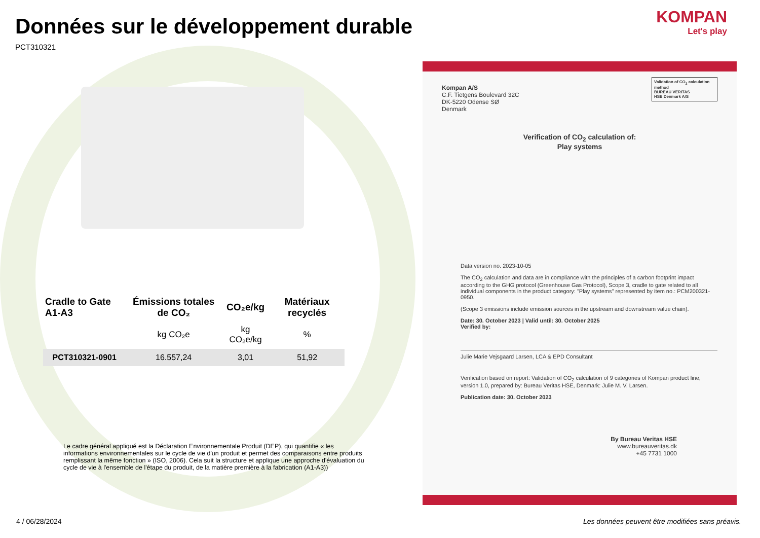Données sur le développement durable
PCT310321
KOMPAN
Let's play
| Cradle to Gate A1-A3 | Émissions totales de CO₂ | CO₂e/kg | Matériaux recyclés |
| --- | --- | --- | --- |
| | kg CO₂e | kg CO₂e/kg | % |
| PCT310321-0901 | 16.557,24 | 3,01 | 51,92 |
Le cadre général appliqué est la Déclaration Environnementale Produit (DEP), qui quantifie « les informations environnementales sur le cycle de vie d'un produit et permet des comparaisons entre produits remplissant la même fonction » (ISO, 2006). Cela suit la structure et applique une approche d'évaluation du cycle de vie à l'ensemble de l'étape du produit, de la matière première à la fabrication (A1-A3))
Kompan A/S
C.F. Tietgens Boulevard 32C
DK-5220 Odense SØ
Denmark
Validation of CO<sub>2</sub> calculation method
BUREAU VERITAS
HSE Denmark A/S
Verification of CO<sub>2</sub> calculation of:
Play systems
Data version no. 2023-10-05
The CO<sub>2</sub> calculation and data are in compliance with the principles of a carbon footprint impact according to the GHG protocol (Greenhouse Gas Protocol), Scope 3, cradle to gate related to all individual components in the product category: "Play systems" represented by item no.: PCM200321-0950.
(Scope 3 emissions include emission sources in the upstream and downstream value chain).
Date: 30. October 2023 | Valid until: 30. October 2025
Verified by:
Julie Marie Vejsgaard Larsen, LCA & EPD Consultant
Verification based on report: Validation of CO<sub>2</sub> calculation of 9 categories of Kompan product line, version 1.0, prepared by: Bureau Veritas HSE, Denmark: Julie M. V. Larsen.
Publication date: 30. October 2023
By Bureau Veritas HSE
www.bureauveritas.dk
+45 7731 1000
4 / 06/28/2024
Les données peuvent être modifiées sans préavis.